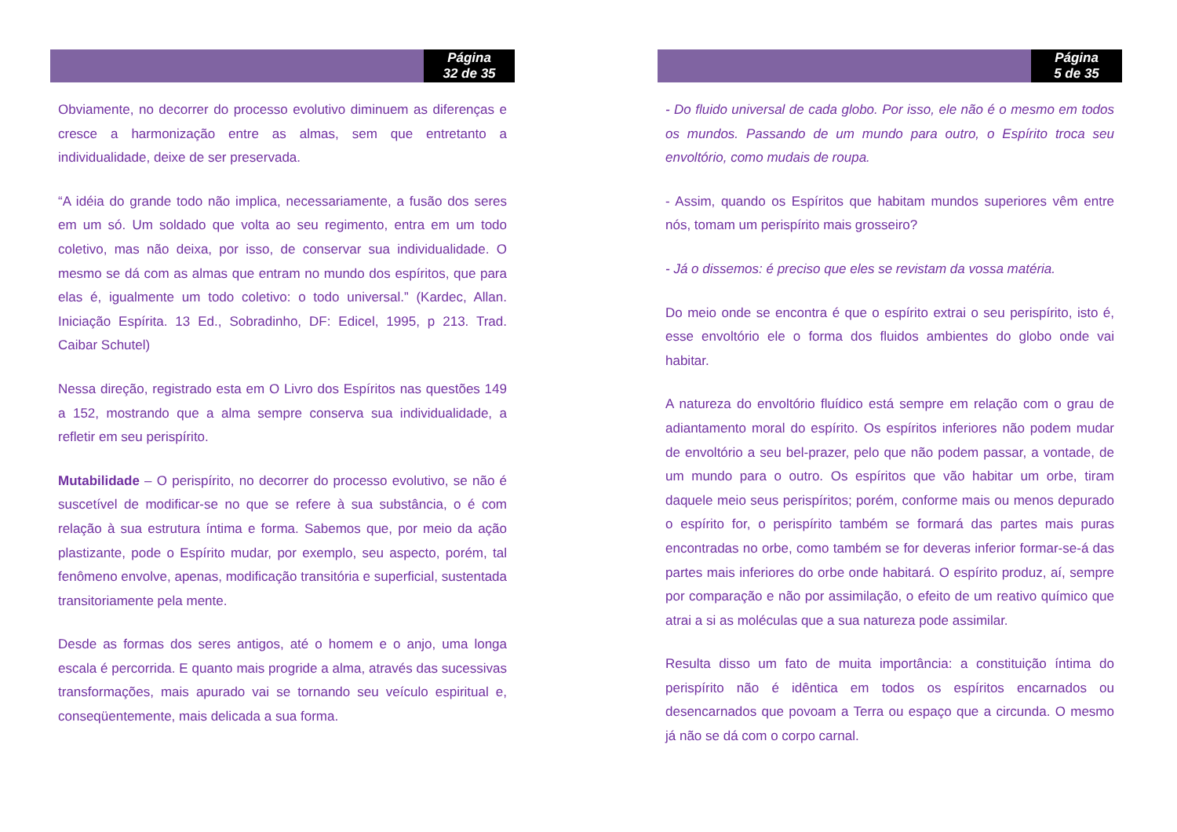Página
32 de 35
Obviamente, no decorrer do processo evolutivo diminuem as diferenças e cresce a harmonização entre as almas, sem que entretanto a individualidade, deixe de ser preservada.
“A idéia do grande todo não implica, necessariamente, a fusão dos seres em um só. Um soldado que volta ao seu regimento, entra em um todo coletivo, mas não deixa, por isso, de conservar sua individualidade. O mesmo se dá com as almas que entram no mundo dos espíritos, que para elas é, igualmente um todo coletivo: o todo universal.” (Kardec, Allan. Iniciação Espírita. 13 Ed., Sobradinho, DF: Edicel, 1995, p 213. Trad. Caibar Schutel)
Nessa direção, registrado esta em O Livro dos Espíritos nas questões 149 a 152, mostrando que a alma sempre conserva sua individualidade, a refletir em seu perispírito.
Mutabilidade – O perispírito, no decorrer do processo evolutivo, se não é suscetível de modificar-se no que se refere à sua substância, o é com relação à sua estrutura íntima e forma. Sabemos que, por meio da ação plastizante, pode o Espírito mudar, por exemplo, seu aspecto, porém, tal fenômeno envolve, apenas, modificação transitória e superficial, sustentada transitoriamente pela mente.
Desde as formas dos seres antigos, até o homem e o anjo, uma longa escala é percorrida. E quanto mais progride a alma, através das sucessivas transformações, mais apurado vai se tornando seu veículo espiritual e, conseqüentemente, mais delicada a sua forma.
Página
5 de 35
- Do fluido universal de cada globo. Por isso, ele não é o mesmo em todos os mundos. Passando de um mundo para outro, o Espírito troca seu envoltório, como mudais de roupa.
- Assim, quando os Espíritos que habitam mundos superiores vêm entre nós, tomam um perispírito mais grosseiro?
- Já o dissemos: é preciso que eles se revistam da vossa matéria.
Do meio onde se encontra é que o espírito extrai o seu perispírito, isto é, esse envoltório ele o forma dos fluidos ambientes do globo onde vai habitar.
A natureza do envoltório fluídico está sempre em relação com o grau de adiantamento moral do espírito. Os espíritos inferiores não podem mudar de envoltório a seu bel-prazer, pelo que não podem passar, a vontade, de um mundo para o outro. Os espíritos que vão habitar um orbe, tiram daquele meio seus perispíritos; porém, conforme mais ou menos depurado o espírito for, o perispírito também se formará das partes mais puras encontradas no orbe, como também se for deveras inferior formar-se-á das partes mais inferiores do orbe onde habitará. O espírito produz, aí, sempre por comparação e não por assimilação, o efeito de um reativo químico que atrai a si as moléculas que a sua natureza pode assimilar.
Resulta disso um fato de muita importância: a constituição íntima do perispírito não é idêntica em todos os espíritos encarnados ou desencarnados que povoam a Terra ou espaço que a circunda. O mesmo já não se dá com o corpo carnal.